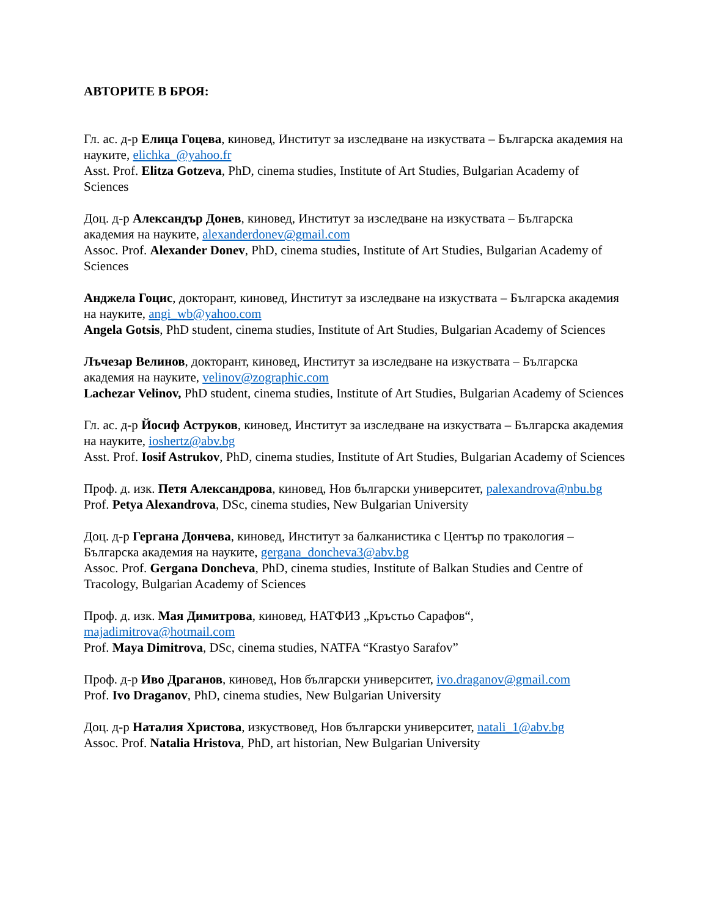АВТОРИТЕ В БРОЯ:
Гл. ас. д-р Елица Гоцева, киновед, Институт за изследване на изкуствата – Българска академия на науките, elichka_@yahoo.fr
Asst. Prof. Elitza Gotzeva, PhD, cinema studies, Institute of Art Studies, Bulgarian Academy of Sciences
Доц. д-р Александър Донев, киновед, Институт за изследване на изкуствата – Българска академия на науките, alexanderdonev@gmail.com
Assoc. Prof. Alexander Donev, PhD, cinema studies, Institute of Art Studies, Bulgarian Academy of Sciences
Анджела Гоцис, докторант, киновед, Институт за изследване на изкуствата – Българска академия на науките, angi_wb@yahoo.com
Angela Gotsis, PhD student, cinema studies, Institute of Art Studies, Bulgarian Academy of Sciences
Лъчезар Велинов, докторант, киновед, Институт за изследване на изкуствата – Българска академия на науките, velinov@zographic.com
Lachezar Velinov, PhD student, cinema studies, Institute of Art Studies, Bulgarian Academy of Sciences
Гл. ас. д-р Йосиф Аструков, киновед, Институт за изследване на изкуствата – Българска академия на науките, ioshertz@abv.bg
Asst. Prof. Iosif Astrukov, PhD, cinema studies, Institute of Art Studies, Bulgarian Academy of Sciences
Проф. д. изк. Петя Александрова, киновед, Нов български университет, palexandrova@nbu.bg
Prof. Petya Alexandrova, DSc, cinema studies, New Bulgarian University
Доц. д-р Гергана Дончева, киновед, Институт за балканистика с Център по тракология – Българска академия на науките, gergana_doncheva3@abv.bg
Assoc. Prof. Gergana Doncheva, PhD, cinema studies, Institute of Balkan Studies and Centre of Tracology, Bulgarian Academy of Sciences
Проф. д. изк. Мая Димитрова, киновед, НАТФИЗ „Кръстьо Сарафов“, majadimitrova@hotmail.com
Prof. Maya Dimitrova, DSc, cinema studies, NATFA “Krastyo Sarafov”
Проф. д-р Иво Драганов, киновед, Нов български университет, ivo.draganov@gmail.com
Prof. Ivo Draganov, PhD, cinema studies, New Bulgarian University
Доц. д-р Наталия Христова, изкуствовед, Нов български университет, natali_1@abv.bg
Assoc. Prof. Natalia Hristova, PhD, art historian, New Bulgarian University